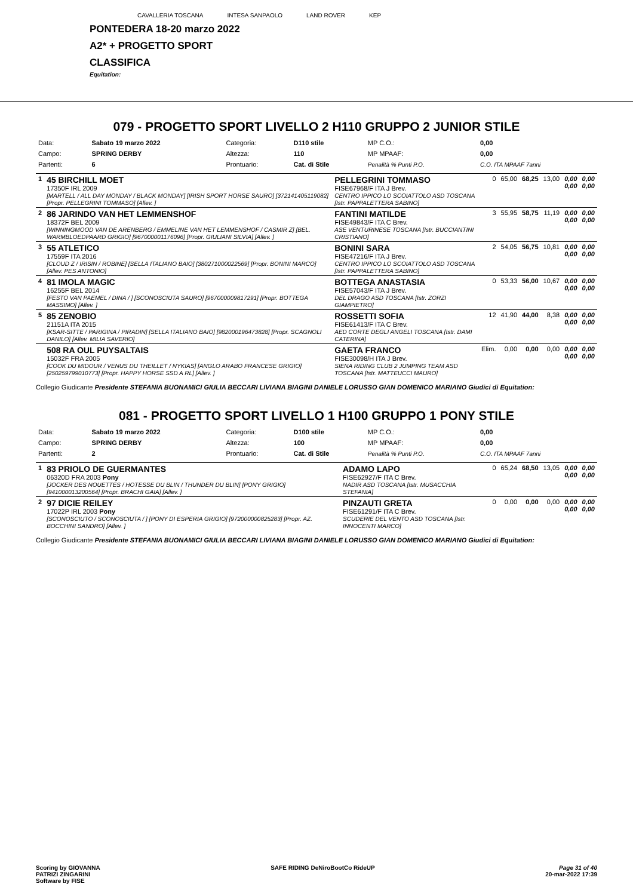CAVALLERIA TOSCANA INTESA SANPAOLO LAND ROVER KEP
PONTEDERA 18-20 marzo 2022
A2* + PROGETTO SPORT
CLASSIFICA
Equitation:
079 - PROGETTO SPORT LIVELLO 2 H110 GRUPPO 2 JUNIOR STILE
| Data: | Sabato 19 marzo 2022 | Categoria: | D110 stile | MP C.O.: | 0,00 |
| Campo: | SPRING DERBY | Altezza: | 110 | MP MPAAF: | 0,00 |
| Partenti: | 6 | Prontuario: | Cat. di Stile | Penalità % Punti P.O. | C.O. ITA MPAAF 7anni |
| 1 | 45 BIRCHILL MOET 17350F IRL 2009 [MARTELL / ALL DAY MONDAY / BLACK MONDAY] [IRISH SPORT HORSE SAURO] [372141405119082] [Propr. PELLEGRINI TOMMASO] [Allev. ] | PELLEGRINI TOMMASO FISE67968/F ITA J Brev. CENTRO IPPICO LO SCOIATTOLO ASD TOSCANA [Istr. PAPPALETTERA SABINO] | 0 | 65,00 | 68,25 | 13,00 | 0,00 0,00 | 0,00 0,00 |
| 2 | 86 JARINDO VAN HET LEMMENSHOF 18372F BEL 2009 [WINNINGMOOD VAN DE ARENBERG / EMMELINE VAN HET LEMMENSHOF / CASMIR Z] [BEL. WARMBLOEDPAARD GRIGIO] [967000001176096] [Propr. GIULIANI SILVIA] [Allev. ] | FANTINI MATILDE FISE49843/F ITA C Brev. ASE VENTURINESE TOSCANA [Istr. BUCCIANTINI CRISTIANO] | 3 | 55,95 | 58,75 | 11,19 | 0,00 0,00 | 0,00 0,00 |
| 3 | 55 ATLETICO 17559F ITA 2016 [CLOUD Z / IRISIN / ROBINE] [SELLA ITALIANO BAIO] [380271000022569] [Propr. BONINI MARCO] [Allev. PES ANTONIO] | BONINI SARA FISE47216/F ITA J Brev. CENTRO IPPICO LO SCOIATTOLO ASD TOSCANA [Istr. PAPPALETTERA SABINO] | 2 | 54,05 | 56,75 | 10,81 | 0,00 0,00 | 0,00 0,00 |
| 4 | 81 IMOLA MAGIC 16255F BEL 2014 [FESTO VAN PAEMEL / DINA / ] [SCONOSCIUTA SAURO] [967000009817291] [Propr. BOTTEGA MASSIMO] [Allev. ] | BOTTEGA ANASTASIA FISE57043/F ITA J Brev. DEL DRAGO ASD TOSCANA [Istr. ZORZI GIAMPIETRO] | 0 | 53,33 | 56,00 | 10,67 | 0,00 0,00 | 0,00 0,00 |
| 5 | 85 ZENOBIO 21151A ITA 2015 [KSAR-SITTE / PARIGINA / PIRADIN] [SELLA ITALIANO BAIO] [982000196473828] [Propr. SCAGNOLI DANILO] [Allev. MILIA SAVERIO] | ROSSETTI SOFIA FISE61413/F ITA C Brev. AED CORTE DEGLI ANGELI TOSCANA [Istr. DAMI CATERINA] | 12 | 41,90 | 44,00 | 8,38 | 0,00 0,00 | 0,00 0,00 |
| | 508 RA OUL PUYSALTAIS 15032F FRA 2005 [COOK DU MIDOUR / VENUS DU THEILLET / NYKIAS] [ANGLO ARABO FRANCESE GRIGIO] [250259799010773] [Propr. HAPPY HORSE SSD A RL] [Allev. ] | GAETA FRANCO FISE30098/H ITA J Brev. SIENA RIDING CLUB 2 JUMPING TEAM ASD TOSCANA [Istr. MATTEUCCI MAURO] | Elim. | 0,00 | 0,00 | 0,00 | 0,00 0,00 | 0,00 0,00 |
Collegio Giudicante Presidente STEFANIA BUONAMICI GIULIA BECCARI LIVIANA BIAGINI DANIELE LORUSSO GIAN DOMENICO MARIANO Giudici di Equitation:
081 - PROGETTO SPORT LIVELLO 1 H100 GRUPPO 1 PONY STILE
| Data: | Sabato 19 marzo 2022 | Categoria: | D100 stile | MP C.O.: | 0,00 |
| Campo: | SPRING DERBY | Altezza: | 100 | MP MPAAF: | 0,00 |
| Partenti: | 2 | Prontuario: | Cat. di Stile | Penalità % Punti P.O. | C.O. ITA MPAAF 7anni |
| 1 | 83 PRIOLO DE GUERMANTES 06320D FRA 2003 Pony [JOCKER DES NOUETTES / HOTESSE DU BLIN / THUNDER DU BLIN] [PONY GRIGIO] [941000013200564] [Propr. BRACHI GAIA] [Allev. ] | ADAMO LAPO FISE62927/F ITA C Brev. NADIR ASD TOSCANA [Istr. MUSACCHIA STEFANIA] | 0 | 65,24 | 68,50 | 13,05 | 0,00 0,00 | 0,00 0,00 |
| 2 | 97 DICIE REILEY 17022P IRL 2003 Pony [SCONOSCIUTO / SCONOSCIUTA / ] [PONY DI ESPERIA GRIGIO] [972000000825283] [Propr. AZ. BOCCHINI SANDRO] [Allev. ] | PINZAUTI GRETA FISE61291/F ITA C Brev. SCUDERIE DEL VENTO ASD TOSCANA [Istr. INNOCENTI MARCO] | 0 | 0,00 | 0,00 | 0,00 | 0,00 0,00 | 0,00 0,00 |
Collegio Giudicante Presidente STEFANIA BUONAMICI GIULIA BECCARI LIVIANA BIAGINI DANIELE LORUSSO GIAN DOMENICO MARIANO Giudici di Equitation:
Scoring by GIOVANNA
PATRIZI ZINGARINI
Software by FISE
SAFE RIDING DeNiroBootCo RideUP
Page 31 of 40
20-mar-2022 17:39